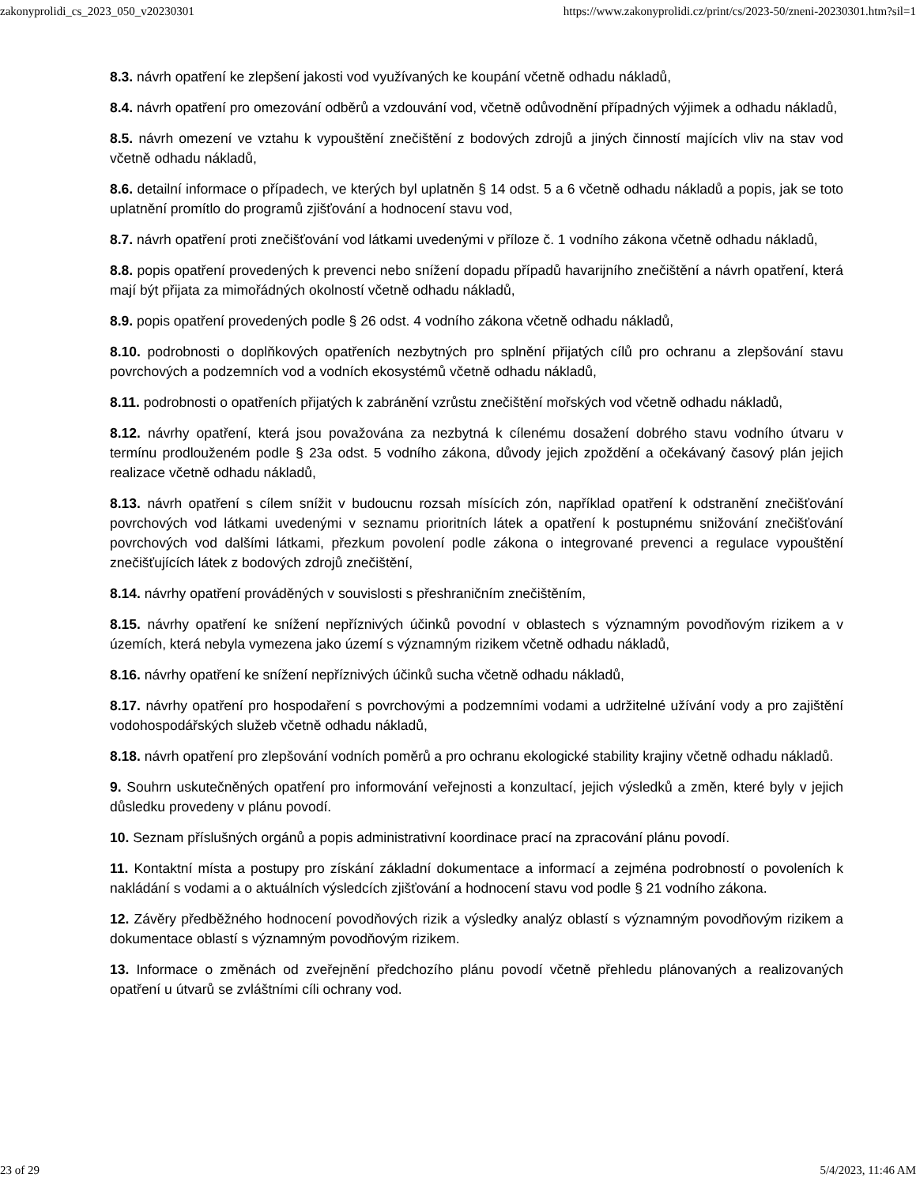zakonyprolidi_cs_2023_050_v20230301 https://www.zakonyprolidi.cz/print/cs/2023-50/zneni-20230301.htm?sil=1
8.3. návrh opatření ke zlepšení jakosti vod využívaných ke koupání včetně odhadu nákladů,
8.4. návrh opatření pro omezování odběrů a vzdouvání vod, včetně odůvodnění případných výjimek a odhadu nákladů,
8.5. návrh omezení ve vztahu k vypouštění znečištění z bodových zdrojů a jiných činností majících vliv na stav vod včetně odhadu nákladů,
8.6. detailní informace o případech, ve kterých byl uplatněn § 14 odst. 5 a 6 včetně odhadu nákladů a popis, jak se toto uplatnění promítlo do programů zjišťování a hodnocení stavu vod,
8.7. návrh opatření proti znečišťování vod látkami uvedenými v příloze č. 1 vodního zákona včetně odhadu nákladů,
8.8. popis opatření provedených k prevenci nebo snížení dopadu případů havarijního znečištění a návrh opatření, která mají být přijata za mimořádných okolností včetně odhadu nákladů,
8.9. popis opatření provedených podle § 26 odst. 4 vodního zákona včetně odhadu nákladů,
8.10. podrobnosti o doplňkových opatřeních nezbytných pro splnění přijatých cílů pro ochranu a zlepšování stavu povrchových a podzemních vod a vodních ekosystémů včetně odhadu nákladů,
8.11. podrobnosti o opatřeních přijatých k zabránění vzrůstu znečištění mořských vod včetně odhadu nákladů,
8.12. návrhy opatření, která jsou považována za nezbytná k cílenému dosažení dobrého stavu vodního útvaru v termínu prodlouženém podle § 23a odst. 5 vodního zákona, důvody jejich zpoždění a očekávaný časový plán jejich realizace včetně odhadu nákladů,
8.13. návrh opatření s cílem snížit v budoucnu rozsah mísících zón, například opatření k odstranění znečišťování povrchových vod látkami uvedenými v seznamu prioritních látek a opatření k postupnému snižování znečišťování povrchových vod dalšími látkami, přezkum povolení podle zákona o integrované prevenci a regulace vypouštění znečišťujících látek z bodových zdrojů znečištění,
8.14. návrhy opatření prováděných v souvislosti s přeshraničním znečištěním,
8.15. návrhy opatření ke snížení nepříznivých účinků povodní v oblastech s významným povodňovým rizikem a v územích, která nebyla vymezena jako území s významným rizikem včetně odhadu nákladů,
8.16. návrhy opatření ke snížení nepříznivých účinků sucha včetně odhadu nákladů,
8.17. návrhy opatření pro hospodaření s povrchovými a podzemními vodami a udržitelné užívání vody a pro zajištění vodohospodářských služeb včetně odhadu nákladů,
8.18. návrh opatření pro zlepšování vodních poměrů a pro ochranu ekologické stability krajiny včetně odhadu nákladů.
9. Souhrn uskutečněných opatření pro informování veřejnosti a konzultací, jejich výsledků a změn, které byly v jejich důsledku provedeny v plánu povodí.
10. Seznam příslušných orgánů a popis administrativní koordinace prací na zpracování plánu povodí.
11. Kontaktní místa a postupy pro získání základní dokumentace a informací a zejména podrobností o povoleních k nakládání s vodami a o aktuálních výsledcích zjišťování a hodnocení stavu vod podle § 21 vodního zákona.
12. Závěry předběžného hodnocení povodňových rizik a výsledky analýz oblastí s významným povodňovým rizikem a dokumentace oblastí s významným povodňovým rizikem.
13. Informace o změnách od zveřejnění předchozího plánu povodí včetně přehledu plánovaných a realizovaných opatření u útvarů se zvláštními cíli ochrany vod.
23 of 29 5/4/2023, 11:46 AM